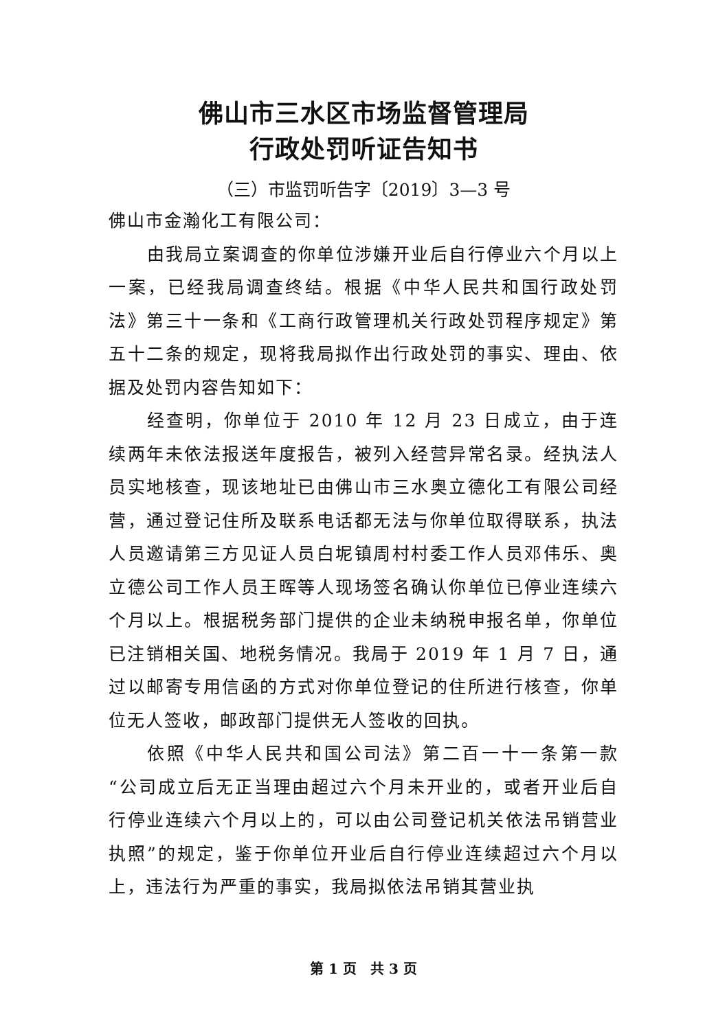佛山市三水区市场监督管理局
行政处罚听证告知书
（三）市监罚听告字〔2019〕3—3 号
佛山市金瀚化工有限公司：
由我局立案调查的你单位涉嫌开业后自行停业六个月以上一案，已经我局调查终结。根据《中华人民共和国行政处罚法》第三十一条和《工商行政管理机关行政处罚程序规定》第五十二条的规定，现将我局拟作出行政处罚的事实、理由、依据及处罚内容告知如下：
经查明，你单位于 2010 年 12 月 23 日成立，由于连续两年未依法报送年度报告，被列入经营异常名录。经执法人员实地核查，现该地址已由佛山市三水奥立德化工有限公司经营，通过登记住所及联系电话都无法与你单位取得联系，执法人员邀请第三方见证人员白坭镇周村村委工作人员邓伟乐、奥立德公司工作人员王晖等人现场签名确认你单位已停业连续六个月以上。根据税务部门提供的企业未纳税申报名单，你单位已注销相关国、地税务情况。我局于 2019 年 1 月 7 日，通过以邮寄专用信函的方式对你单位登记的住所进行核查，你单位无人签收，邮政部门提供无人签收的回执。
依照《中华人民共和国公司法》第二百一十一条第一款“公司成立后无正当理由超过六个月未开业的，或者开业后自行停业连续六个月以上的，可以由公司登记机关依法吊销营业执照”的规定，鉴于你单位开业后自行停业连续超过六个月以上，违法行为严重的事实，我局拟依法吊销其营业执
第 1 页　共 3 页